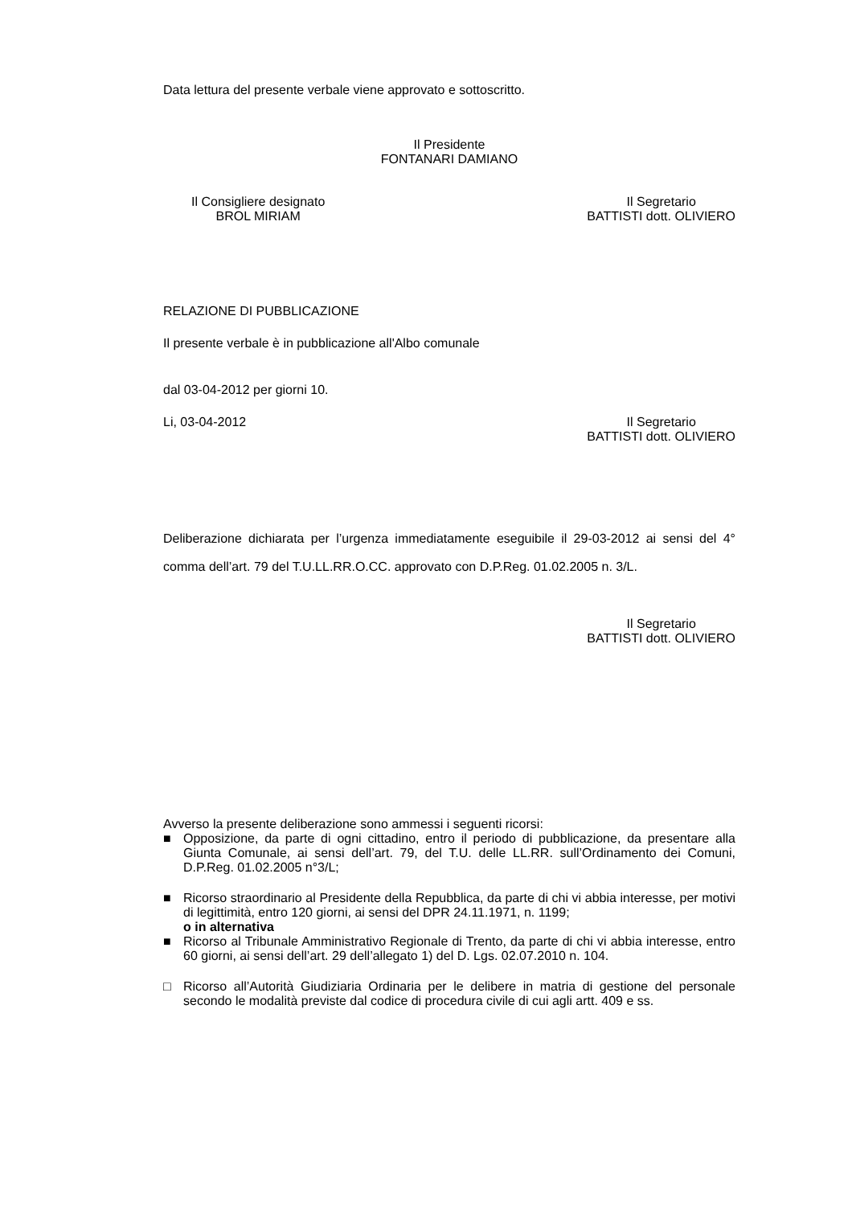Data lettura del presente verbale viene approvato e sottoscritto.
Il Presidente
FONTANARI DAMIANO
Il Consigliere designato
BROL MIRIAM
Il Segretario
BATTISTI dott. OLIVIERO
RELAZIONE DI PUBBLICAZIONE
Il presente verbale è in pubblicazione all'Albo comunale
dal 03-04-2012 per giorni 10.
Li, 03-04-2012 Il Segretario
BATTISTI dott. OLIVIERO
Deliberazione dichiarata per l’urgenza immediatamente eseguibile il 29-03-2012 ai sensi del 4° comma dell’art. 79 del T.U.LL.RR.O.CC. approvato con D.P.Reg. 01.02.2005 n. 3/L.
Il Segretario
BATTISTI dott. OLIVIERO
Avverso la presente deliberazione sono ammessi i seguenti ricorsi:
■ Opposizione, da parte di ogni cittadino, entro il periodo di pubblicazione, da presentare alla Giunta Comunale, ai sensi dell’art. 79, del T.U. delle LL.RR. sull’Ordinamento dei Comuni, D.P.Reg. 01.02.2005 n°3/L;
■ Ricorso straordinario al Presidente della Repubblica, da parte di chi vi abbia interesse, per motivi di legittimità, entro 120 giorni, ai sensi del DPR 24.11.1971, n. 1199;
o in alternativa
■ Ricorso al Tribunale Amministrativo Regionale di Trento, da parte di chi vi abbia interesse, entro 60 giorni, ai sensi dell’art. 29 dell’allegato 1) del D. Lgs. 02.07.2010 n. 104.
□ Ricorso all’Autorità Giudiziaria Ordinaria per le delibere in matria di gestione del personale secondo le modalità previste dal codice di procedura civile di cui agli artt. 409 e ss.